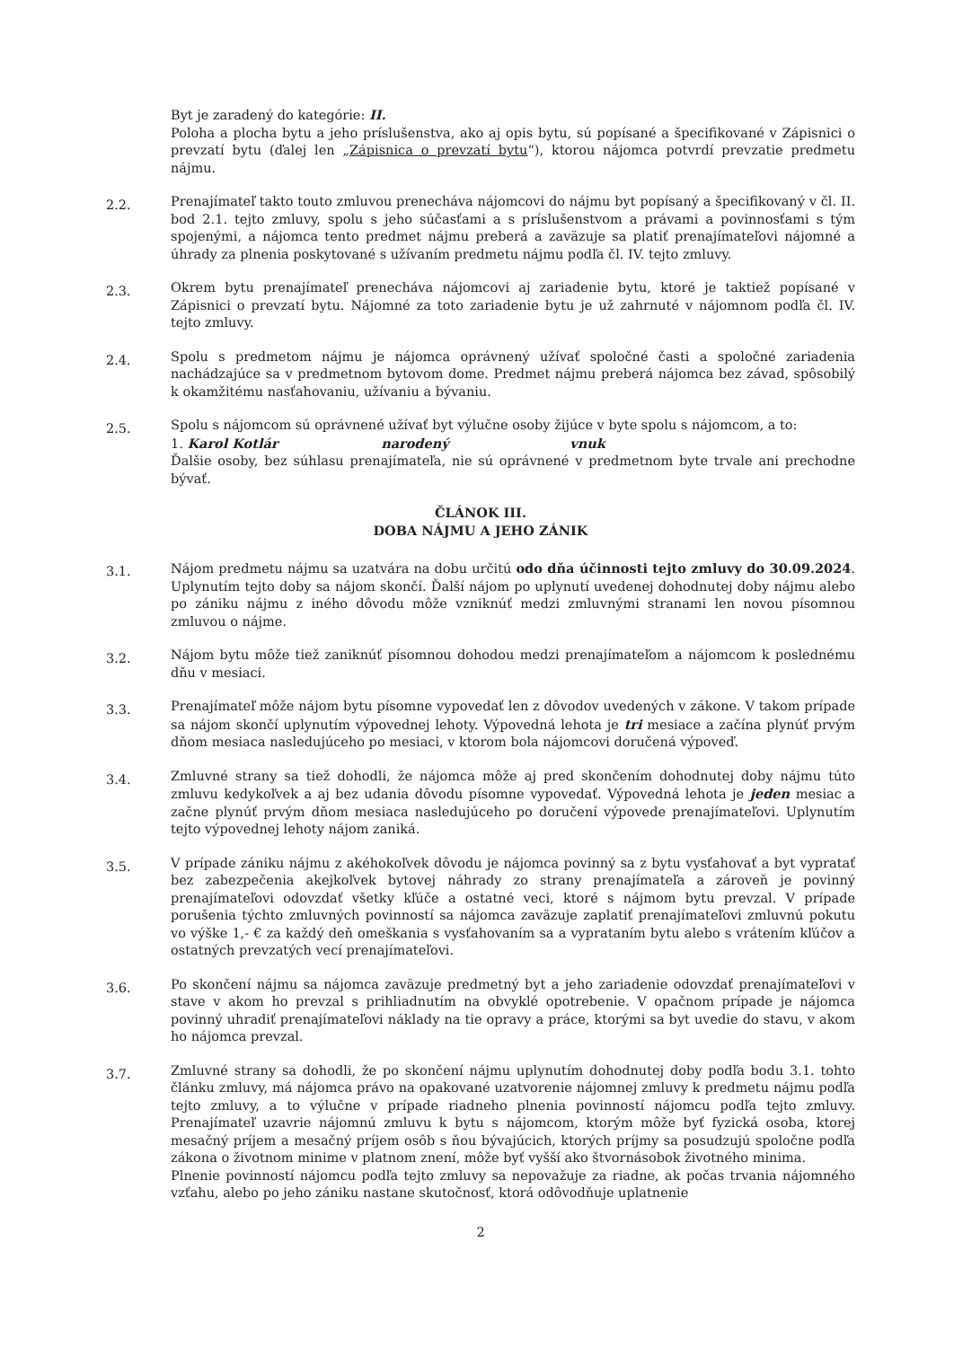Byt je zaradený do kategórie: II.
Poloha a plocha bytu a jeho príslušenstva, ako aj opis bytu, sú popísané a špecifikované v Zápisnici o prevzatí bytu (ďalej len „Zápisnica o prevzatí bytu“), ktorou nájomca potvrdí prevzatie predmetu nájmu.
2.2.
Prenajímateľ takto touto zmluvou prenecháva nájomcovi do nájmu byt popísaný a špecifikovaný v čl. II. bod 2.1. tejto zmluvy, spolu s jeho súčasťami a s príslušenstvom a právami a povinnosťami s tým spojenými, a nájomca tento predmet nájmu preberá a zaväzuje sa platiť prenajímateľovi nájomné a úhrady za plnenia poskytované s užívaním predmetu nájmu podľa čl. IV. tejto zmluvy.
2.3.
Okrem bytu prenajímateľ prenecháva nájomcovi aj zariadenie bytu, ktoré je taktiež popísané v Zápisnici o prevzatí bytu. Nájomné za toto zariadenie bytu je už zahrnuté v nájomnom podľa čl. IV. tejto zmluvy.
2.4.
Spolu s predmetom nájmu je nájomca oprávnený užívať spoločné časti a spoločné zariadenia nachádzajúce sa v predmetnom bytovom dome. Predmet nájmu preberá nájomca bez závad, spôsobilý k okamžitému nasťahovaniu, užívaniu a bývaniu.
2.5.
Spolu s nájomcom sú oprávnené užívať byt výlučne osoby žijúce v byte spolu s nájomcom, a to:
1. Karol Kotlár narodený vnuk
Ďalšie osoby, bez súhlasu prenajímateľa, nie sú oprávnené v predmetnom byte trvale ani prechodne bývať.
ČLÁNOK III.
DOBA NÁJMU A JEHO ZÁNIK
3.1.
Nájom predmetu nájmu sa uzatvára na dobu určitú odo dňa účinnosti tejto zmluvy do 30.09.2024. Uplynutím tejto doby sa nájom skončí. Ďalší nájom po uplynutí uvedenej dohodnutej doby nájmu alebo po zániku nájmu z iného dôvodu môže vzniknúť medzi zmluvnými stranami len novou písomnou zmluvou o nájme.
3.2.
Nájom bytu môže tiež zaniknúť písomnou dohodou medzi prenajímateľom a nájomcom k poslednému dňu v mesiaci.
3.3.
Prenajímateľ môže nájom bytu písomne vypovedať len z dôvodov uvedených v zákone. V takom prípade sa nájom skončí uplynutím výpovednej lehoty. Výpovedná lehota je tri mesiace a začína plynúť prvým dňom mesiaca nasledujúceho po mesiaci, v ktorom bola nájomcovi doručená výpoveď.
3.4.
Zmluvné strany sa tiež dohodli, že nájomca môže aj pred skončením dohodnutej doby nájmu túto zmluvu kedykoľvek a aj bez udania dôvodu písomne vypovedať. Výpovedná lehota je jeden mesiac a začne plynúť prvým dňom mesiaca nasledujúceho po doručení výpovede prenajímateľovi. Uplynutím tejto výpovednej lehoty nájom zaniká.
3.5.
V prípade zániku nájmu z akéhokoľvek dôvodu je nájomca povinný sa z bytu vysťahovať a byt vypratať bez zabezpečenia akejkoľvek bytovej náhrady zo strany prenajímateľa a zároveň je povinný prenajímateľovi odovzdať všetky kľúče a ostatné veci, ktoré s nájmom bytu prevzal. V prípade porušenia týchto zmluvných povinností sa nájomca zaväzuje zaplatiť prenajímateľovi zmluvnú pokutu vo výške 1,- € za každý deň omeškania s vysťahovaním sa a vyprataním bytu alebo s vrátením kľúčov a ostatných prevzatých vecí prenajímateľovi.
3.6.
Po skončení nájmu sa nájomca zaväzuje predmetný byt a jeho zariadenie odovzdať prenajímateľovi v stave v akom ho prevzal s prihliadnutím na obvyklé opotrebenie. V opačnom prípade je nájomca povinný uhradiť prenajímateľovi náklady na tie opravy a práce, ktorými sa byt uvedie do stavu, v akom ho nájomca prevzal.
3.7.
Zmluvné strany sa dohodli, že po skončení nájmu uplynutím dohodnutej doby podľa bodu 3.1. tohto článku zmluvy, má nájomca právo na opakované uzatvorenie nájomnej zmluvy k predmetu nájmu podľa tejto zmluvy, a to výlučne v prípade riadneho plnenia povinností nájomcu podľa tejto zmluvy. Prenajímateľ uzavrie nájomnú zmluvu k bytu s nájomcom, ktorým môže byť fyzická osoba, ktorej mesačný príjem a mesačný príjem osôb s ňou bývajúcich, ktorých príjmy sa posudzujú spoločne podľa zákona o životnom minime v platnom znení, môže byť vyšší ako štvornásobok životného minima.
Plnenie povinností nájomcu podľa tejto zmluvy sa nepovažuje za riadne, ak počas trvania nájomného vzťahu, alebo po jeho zániku nastane skutočnosť, ktorá odôvodňuje uplatnenie
2